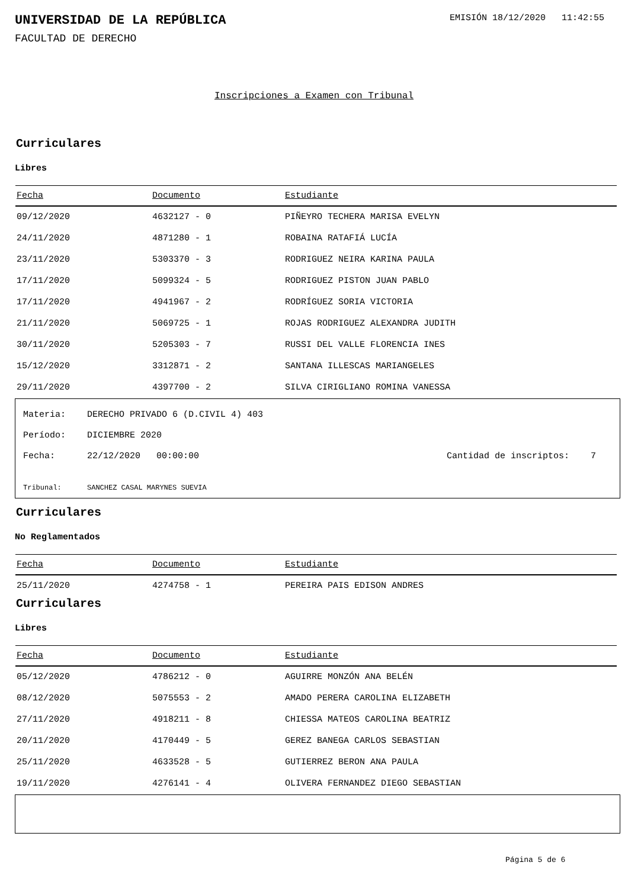UNIVERSIDAD DE LA REPÚBLICA
EMISIÓN 18/12/2020 11:42:55
FACULTAD DE DERECHO
Inscripciones a Examen con Tribunal
Curriculares
Libres
| Fecha | Documento | Estudiante |
| --- | --- | --- |
| 09/12/2020 | 4632127 - 0 | PIÑEYRO TECHERA MARISA EVELYN |
| 24/11/2020 | 4871280 - 1 | ROBAINA RATAFIÁ LUCÍA |
| 23/11/2020 | 5303370 - 3 | RODRIGUEZ NEIRA KARINA PAULA |
| 17/11/2020 | 5099324 - 5 | RODRIGUEZ PISTON JUAN PABLO |
| 17/11/2020 | 4941967 - 2 | RODRÍGUEZ SORIA VICTORIA |
| 21/11/2020 | 5069725 - 1 | ROJAS RODRIGUEZ ALEXANDRA JUDITH |
| 30/11/2020 | 5205303 - 7 | RUSSI DEL VALLE FLORENCIA INES |
| 15/12/2020 | 3312871 - 2 | SANTANA ILLESCAS MARIANGELES |
| 29/11/2020 | 4397700 - 2 | SILVA CIRIGLIANO ROMINA VANESSA |
Materia: DERECHO PRIVADO 6 (D.CIVIL 4) 403
Período: DICIEMBRE 2020
Fecha: 22/12/2020 00:00:00 Cantidad de inscriptos: 7
Tribunal: SANCHEZ CASAL MARYNES SUEVIA
Curriculares
No Reglamentados
| Fecha | Documento | Estudiante |
| --- | --- | --- |
| 25/11/2020 | 4274758 - 1 | PEREIRA PAIS EDISON ANDRES |
Curriculares
Libres
| Fecha | Documento | Estudiante |
| --- | --- | --- |
| 05/12/2020 | 4786212 - 0 | AGUIRRE MONZÓN ANA BELÉN |
| 08/12/2020 | 5075553 - 2 | AMADO PERERA CAROLINA ELIZABETH |
| 27/11/2020 | 4918211 - 8 | CHIESSA MATEOS CAROLINA BEATRIZ |
| 20/11/2020 | 4170449 - 5 | GEREZ BANEGA CARLOS SEBASTIAN |
| 25/11/2020 | 4633528 - 5 | GUTIERREZ BERON ANA PAULA |
| 19/11/2020 | 4276141 - 4 | OLIVERA FERNANDEZ DIEGO SEBASTIAN |
Página 5 de 6